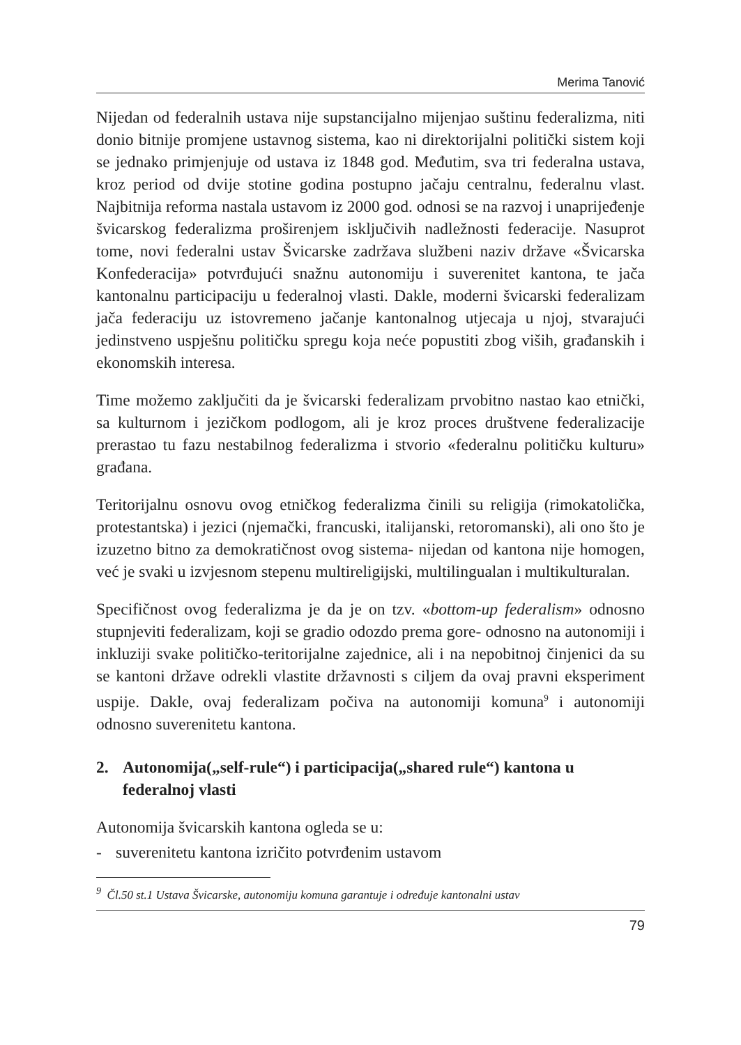Merima Tanović
Nijedan od federalnih ustava nije supstancijalno mijenjao suštinu federalizma, niti donio bitnije promjene ustavnog sistema, kao ni direktorijalni politički sistem koji se jednako primjenjuje od ustava iz 1848 god. Međutim, sva tri federalna ustava, kroz period od dvije stotine godina postupno jačaju centralnu, federalnu vlast. Najbitnija reforma nastala ustavom iz 2000 god. odnosi se na razvoj i unaprijeđenje švicarskog federalizma proširenjem isključivih nadležnosti federacije. Nasuprot tome, novi federalni ustav Švicarske zadržava službeni naziv države «Švicarska Konfederacija» potvrđujući snažnu autonomiju i suverenitet kantona, te jača kantonalnu participaciju u federalnoj vlasti. Dakle, moderni švicarski federalizam jača federaciju uz istovremeno jačanje kantonalnog utjecaja u njoj, stvarajući jedinstveno uspješnu političku spregu koja neće popustiti zbog viših, građanskih i ekonomskih interesa.
Time možemo zaključiti da je švicarski federalizam prvobitno nastao kao etnički, sa kulturnom i jezičkom podlogom, ali je kroz proces društvene federalizacije prerastao tu fazu nestabilnog federalizma i stvorio «federalnu političku kulturu» građana.
Teritorijalnu osnovu ovog etničkog federalizma činili su religija (rimokatolička, protestantska) i jezici (njemački, francuski, italijanski, retoromanski), ali ono što je izuzetno bitno za demokratičnost ovog sistema- nijedan od kantona nije homogen, već je svaki u izvjesnom stepenu multireligijski, multilingualan i multikulturalan.
Specifičnost ovog federalizma je da je on tzv. «bottom-up federalism» odnosno stupnjeviti federalizam, koji se gradio odozdo prema gore- odnosno na autonomiji i inkluziji svake političko-teritorijalne zajednice, ali i na nepobitnoj činjenici da su se kantoni države odrekli vlastite državnosti s ciljem da ovaj pravni eksperiment uspije. Dakle, ovaj federalizam počiva na autonomiji komuna<sup>9</sup> i autonomiji odnosno suverenitetu kantona.
2. Autonomija(„self-rule“) i participacija(„shared rule“) kantona u federalnoj vlasti
Autonomija švicarskih kantona ogleda se u:
- suverenitetu kantona izričito potvrđenim ustavom
<sup>9</sup> Čl.50 st.1 Ustava Švicarske, autonomiju komuna garantuje i određuje kantonalni ustav
79